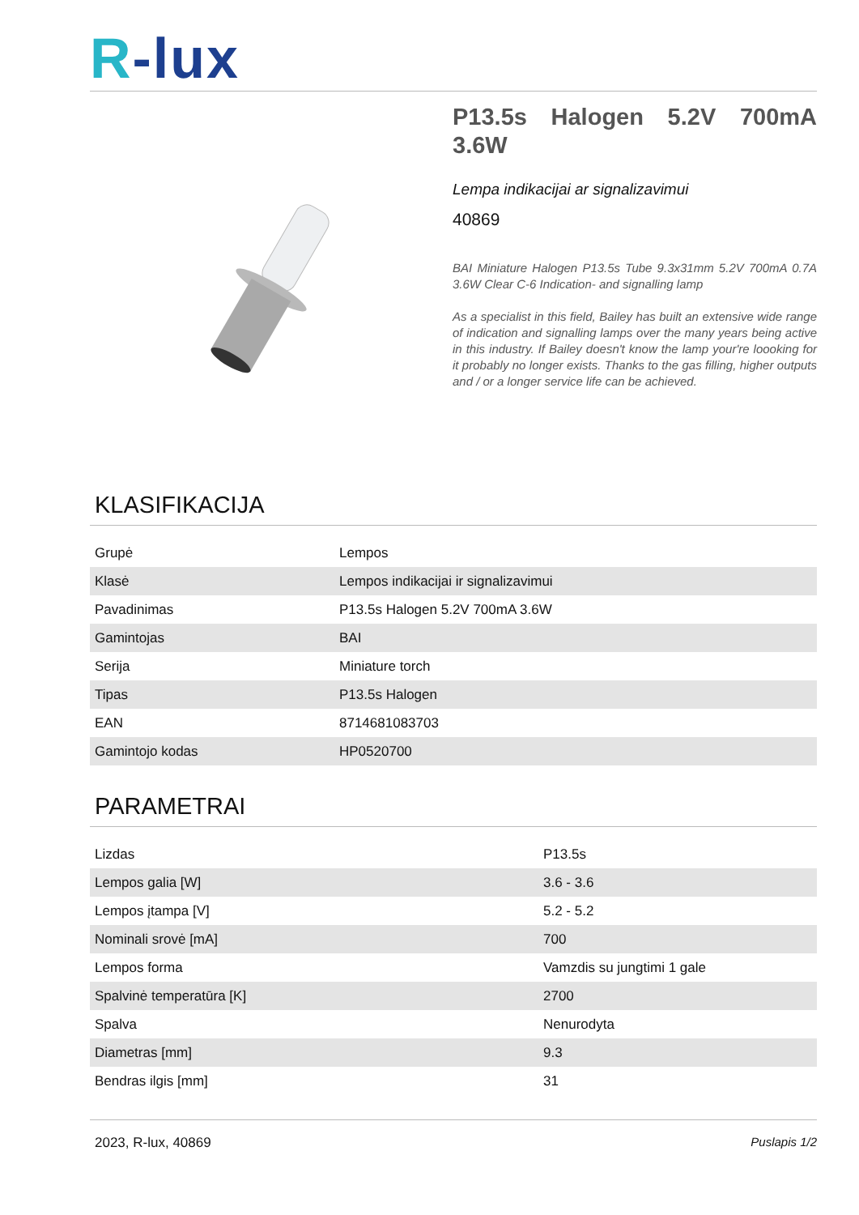R-lux
P13.5s Halogen 5.2V 700mA 3.6W
Lempa indikacijai ar signalizavimui
40869
BAI Miniature Halogen P13.5s Tube 9.3x31mm 5.2V 700mA 0.7A 3.6W Clear C-6 Indication- and signalling lamp
As a specialist in this field, Bailey has built an extensive wide range of indication and signalling lamps over the many years being active in this industry. If Bailey doesn't know the lamp your're loooking for it probably no longer exists. Thanks to the gas filling, higher outputs and / or a longer service life can be achieved.
KLASIFIKACIJA
| Grupė | Lempos |
| Klasė | Lempos indikacijai ir signalizavimui |
| Pavadinimas | P13.5s Halogen 5.2V 700mA 3.6W |
| Gamintojas | BAI |
| Serija | Miniature torch |
| Tipas | P13.5s Halogen |
| EAN | 8714681083703 |
| Gamintojo kodas | HP0520700 |
PARAMETRAI
| Lizdas | P13.5s |
| Lempos galia [W] | 3.6 - 3.6 |
| Lempos įtampa [V] | 5.2 - 5.2 |
| Nominali srovė [mA] | 700 |
| Lempos forma | Vamzdis su jungtimi 1 gale |
| Spalvinė temperatūra [K] | 2700 |
| Spalva | Nenurodyta |
| Diametras [mm] | 9.3 |
| Bendras ilgis [mm] | 31 |
2023, R-lux, 40869 Puslapis 1/2